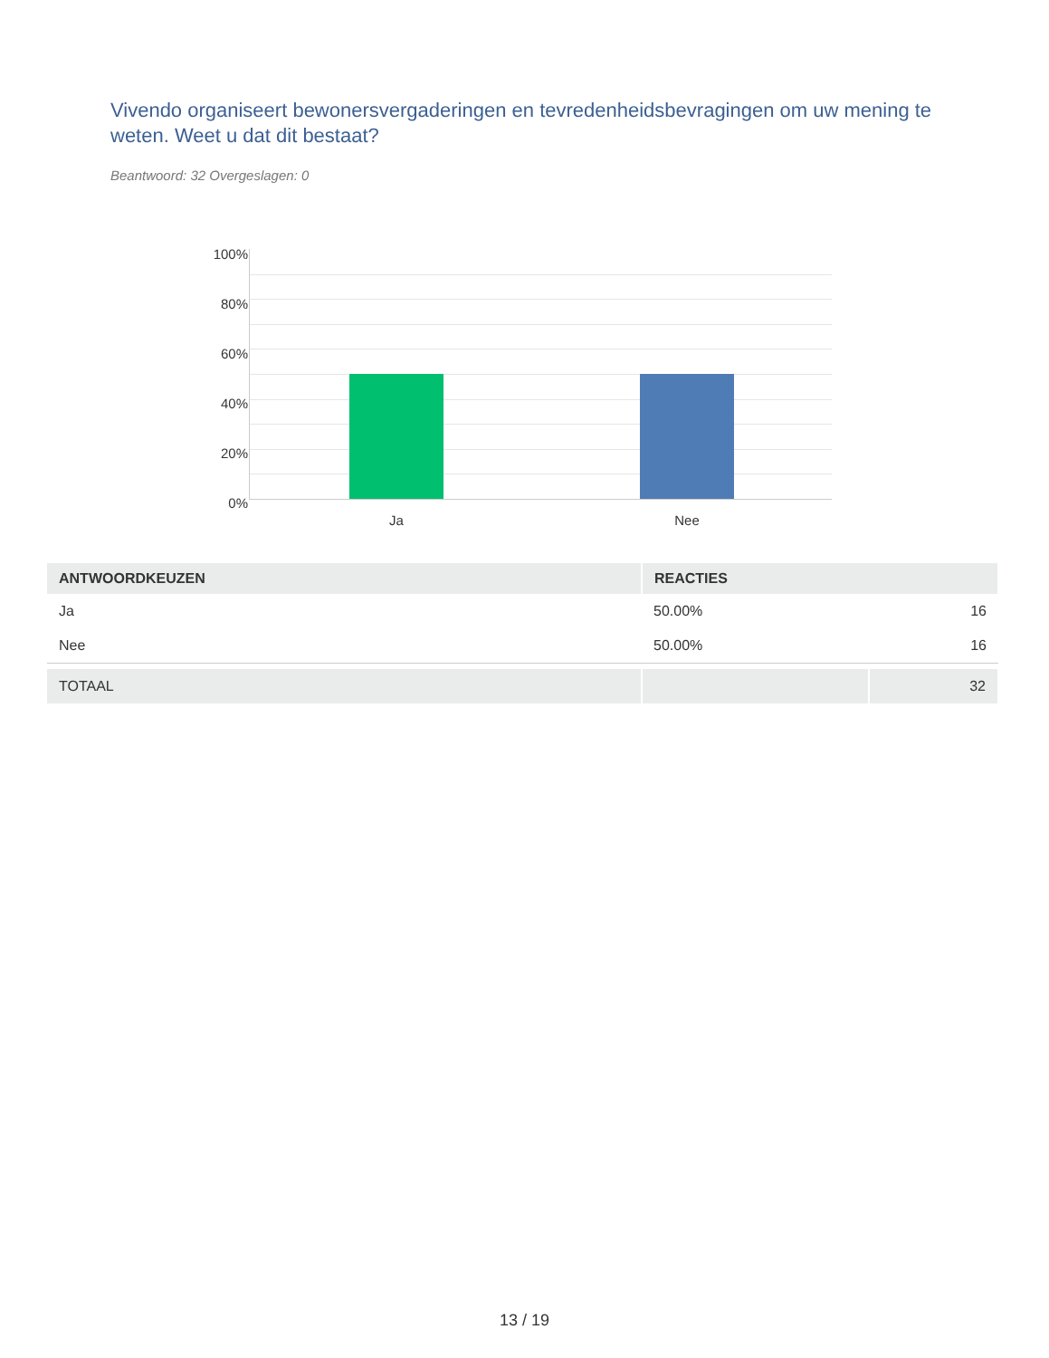Vivendo organiseert bewonersvergaderingen en tevredenheidsbevragingen om uw mening te weten. Weet u dat dit bestaat?
Beantwoord: 32 Overgeslagen: 0
100%
80%
60%
40%
20%
0%
Ja Nee
| ANTWOORDKEUZEN | REACTIES | |
| --- | --- | --- |
| Ja | 50.00% | 16 |
| Nee | 50.00% | 16 |
| TOTAAL | | 32 |
13 / 19